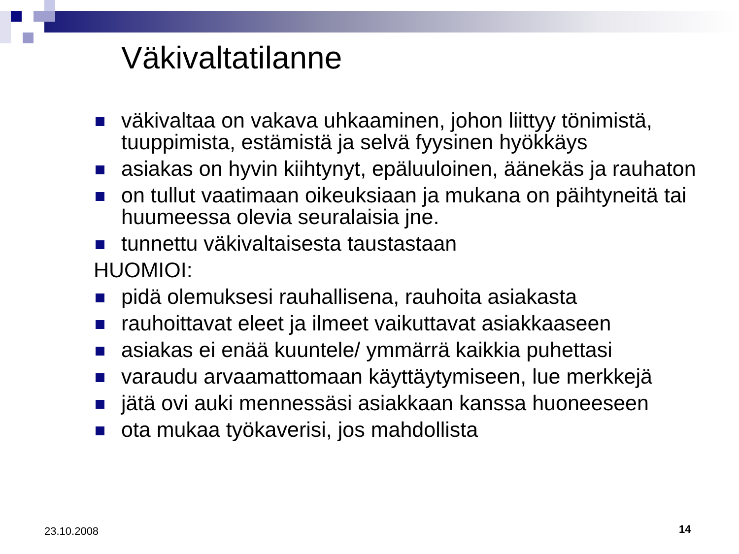Väkivaltatilanne
väkivaltaa on vakava uhkaaminen, johon liittyy tönimistä, tuuppimista, estämistä ja selvä fyysinen hyökkäys
asiakas on hyvin kiihtynyt, epäluuloinen, äänekäs ja rauhaton
on tullut vaatimaan oikeuksiaan ja mukana on päihtyneitä tai huumeessa olevia seuralaisia jne.
tunnettu väkivaltaisesta taustastaan
HUOMIOI:
pidä olemuksesi rauhallisena, rauhoita asiakasta
rauhoittavat eleet ja ilmeet vaikuttavat asiakkaaseen
asiakas ei enää kuuntele/ ymmärrä kaikkia puhettasi
varaudu arvaamattomaan käyttäytymiseen, lue merkkejä
jätä ovi auki mennessäsi asiakkaan kanssa huoneeseen
ota mukaa työkaverisi, jos mahdollista
23.10.2008 14